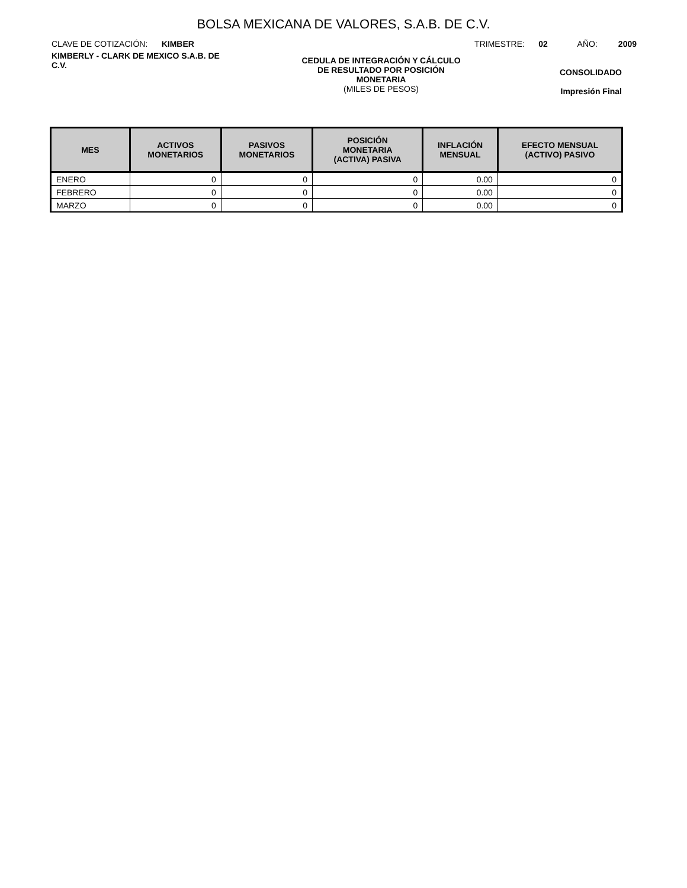BOLSA MEXICANA DE VALORES, S.A.B. DE C.V.
CLAVE DE COTIZACIÓN: KIMBER
TRIMESTRE: 02 AÑO: 2009
KIMBERLY - CLARK DE MEXICO S.A.B. DE C.V.
CEDULA DE INTEGRACIÓN Y CÁLCULO
DE RESULTADO POR POSICIÓN
MONETARIA
(MILES DE PESOS)
CONSOLIDADO
Impresión Final
| MES | ACTIVOS MONETARIOS | PASIVOS MONETARIOS | POSICIÓN MONETARIA (ACTIVA) PASIVA | INFLACIÓN MENSUAL | EFECTO MENSUAL (ACTIVO) PASIVO |
| --- | --- | --- | --- | --- | --- |
| ENERO | 0 | 0 | 0 | 0.00 | 0 |
| FEBRERO | 0 | 0 | 0 | 0.00 | 0 |
| MARZO | 0 | 0 | 0 | 0.00 | 0 |